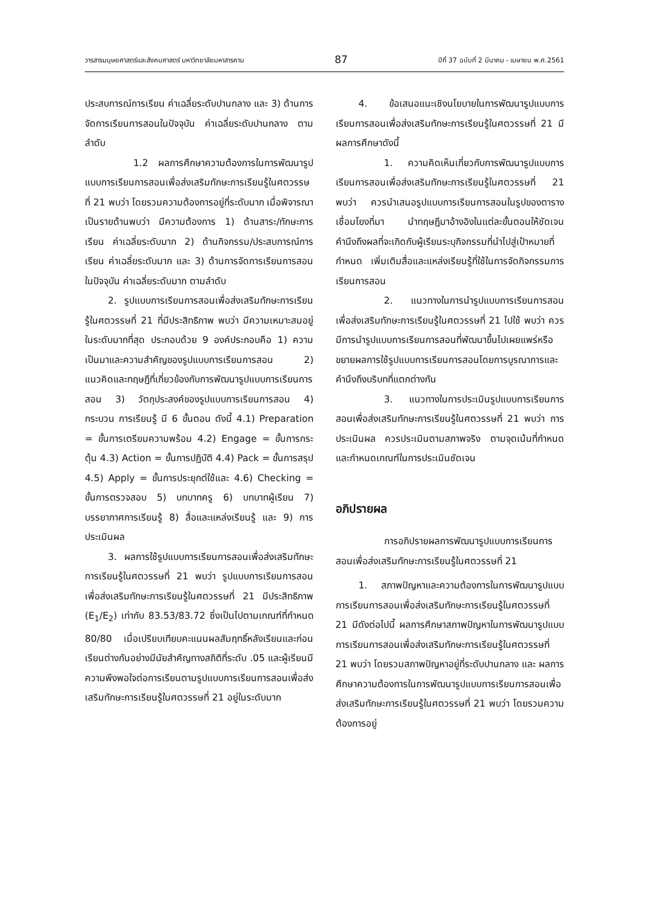วารสารมนุษยศาสตร์และสังคมศาสตร์ มหาวิทยาลัยมหาสารคาม 87 ปีที่ 37 ฉบับที่ 2 มีนาคม - เมษายน พ.ศ.2561
ประสบการณ์การเรียน ค่าเฉลี่ยระดับปานกลาง และ 3) ด้านการจัดการเรียนการสอนในปัจจุบัน ค่าเฉลี่ยระดับปานกลาง ตามลำดับ
1.2 ผลการศึกษาความต้องการในการพัฒนารูปแบบการเรียนการสอนเพื่อส่งเสริมทักษะการเรียนรู้ในศตวรรษที่ 21 พบว่า โดยรวมความต้องการอยู่ที่ระดับมาก เมื่อพิจารณาเป็นรายด้านพบว่า มีความต้องการ 1) ด้านสาระ/ทักษะการเรียน ค่าเฉลี่ยระดับมาก 2) ด้านกิจกรรม/ประสบการณ์การเรียน ค่าเฉลี่ยระดับมาก และ 3) ด้านการจัดการเรียนการสอนในปัจจุบัน ค่าเฉลี่ยระดับมาก ตามลำดับ
2. รูปแบบการเรียนการสอนเพื่อส่งเสริมทักษะการเรียนรู้ในศตวรรษที่ 21 ที่มีประสิทธิภาพ พบว่า มีความเหมาะสมอยู่ในระดับมากที่สุด ประกอบด้วย 9 องค์ประกอบคือ 1) ความเป็นมาและความสำคัญของรูปแบบการเรียนการสอน 2) แนวคิดและทฤษฎีที่เกี่ยวข้องกับการพัฒนารูปแบบการเรียนการสอน 3) วัตถุประสงค์ของรูปแบบการเรียนการสอน 4) กระบวน การเรียนรู้ มี 6 ขั้นตอน ดังนี้ 4.1) Preparation = ขั้นการเตรียมความพร้อม 4.2) Engage = ขั้นการกระตุ้น 4.3) Action = ขั้นการปฏิบัติ 4.4) Pack = ขั้นการสรุป 4.5) Apply = ขั้นการประยุกต์ใช้และ 4.6) Checking = ขั้นการตรวจสอบ 5) บทบาทครู 6) บทบาทผู้เรียน 7) บรรยากาศการเรียนรู้ 8) สื่อและแหล่งเรียนรู้ และ 9) การประเมินผล
3. ผลการใช้รูปแบบการเรียนการสอนเพื่อส่งเสริมทักษะการเรียนรู้ในศตวรรษที่ 21 พบว่า รูปแบบการเรียนการสอนเพื่อส่งเสริมทักษะการเรียนรู้ในศตวรรษที่ 21 มีประสิทธิภาพ (E<sub>1</sub>/E<sub>2</sub>) เท่ากับ 83.53/83.72 ซึ่งเป็นไปตามเกณฑ์ที่กำหนด 80/80 เมื่อเปรียบเทียบคะแนนผลสัมฤทธิ์หลังเรียนและก่อนเรียนต่างกันอย่างมีนัยสำคัญทางสถิติที่ระดับ .05 และผู้เรียนมีความพึงพอใจต่อการเรียนตามรูปแบบการเรียนการสอนเพื่อส่งเสริมทักษะการเรียนรู้ในศตวรรษที่ 21 อยู่ในระดับมาก
4. ข้อเสนอแนะเชิงนโยบายในการพัฒนารูปแบบการเรียนการสอนเพื่อส่งเสริมทักษะการเรียนรู้ในศตวรรษที่ 21 มีผลการศึกษาดังนี้
1. ความคิดเห็นเกี่ยวกับการพัฒนารูปแบบการเรียนการสอนเพื่อส่งเสริมทักษะการเรียนรู้ในศตวรรษที่ 21 พบว่า ควรนำเสนอรูปแบบการเรียนการสอนในรูปของตาราง เชื่อมโยงที่มา นำทฤษฎีมาอ้างอิงในแต่ละขั้นตอนให้ชัดเจน คำนึงถึงผลที่จะเกิดกับผู้เรียนระบุกิจกรรมที่นำไปสู่เป้าหมายที่กำหนด เพิ่มเติมสื่อและแหล่งเรียนรู้ที่ใช้ในการจัดกิจกรรมการเรียนการสอน
2. แนวทางในการนำรูปแบบการเรียนการสอนเพื่อส่งเสริมทักษะการเรียนรู้ในศตวรรษที่ 21 ไปใช้ พบว่า ควรมีการนำรูปแบบการเรียนการสอนที่พัฒนาขึ้นไปเผยแพร่หรือขยายผลการใช้รูปแบบการเรียนการสอนโดยการบูรณาการและคำนึงถึงบริบทที่แตกต่างกัน
3. แนวทางในการประเมินรูปแบบการเรียนการสอนเพื่อส่งเสริมทักษะการเรียนรู้ในศตวรรษที่ 21 พบว่า การประเมินผล ควรประเมินตามสภาพจริง ตามจุดเน้นที่กำหนดและกำหนดเกณฑ์ในการประเมินชัดเจน
อภิปรายผล
การอภิปรายผลการพัฒนารูปแบบการเรียนการสอนเพื่อส่งเสริมทักษะการเรียนรู้ในศตวรรษที่ 21
1. สภาพปัญหาและความต้องการในการพัฒนารูปแบบการเรียนการสอนเพื่อส่งเสริมทักษะการเรียนรู้ในศตวรรษที่ 21 มีดังต่อไปนี้ ผลการศึกษาสภาพปัญหาในการพัฒนารูปแบบการเรียนการสอนเพื่อส่งเสริมทักษะการเรียนรู้ในศตวรรษที่ 21 พบว่า โดยรวมสภาพปัญหาอยู่ที่ระดับปานกลาง และ ผลการศึกษาความต้องการในการพัฒนารูปแบบการเรียนการสอนเพื่อส่งเสริมทักษะการเรียนรู้ในศตวรรษที่ 21 พบว่า โดยรวมความต้องการอยู่